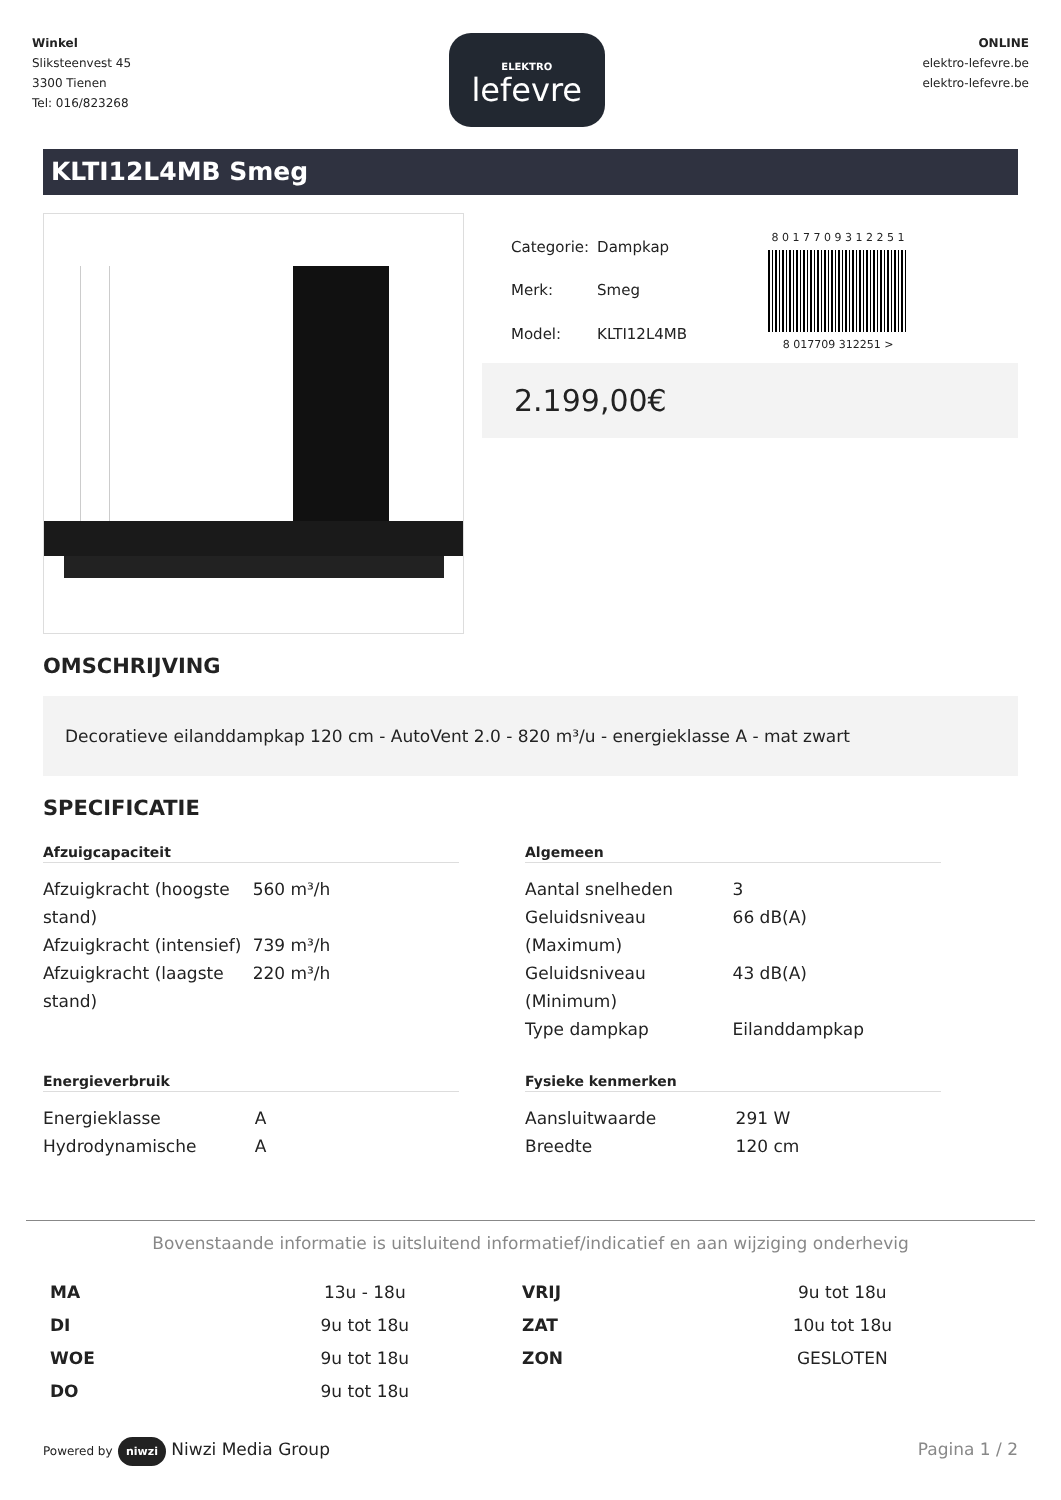Winkel
Sliksteenvest 45
3300 Tienen
Tel: 016/823268
ELEKTRO
lefevre
ONLINE
elektro-lefevre.be
elektro-lefevre.be
KLTI12L4MB Smeg
| Categorie: | Dampkap |
| Merk: | Smeg |
| Model: | KLTI12L4MB |
8 0 1 7 7 0 9 3 1 2 2 5 1
8 017709 312251 >
2.199,00€
OMSCHRIJVING
Decoratieve eilanddampkap 120 cm - AutoVent 2.0 - 820 m³/u - energieklasse A - mat zwart
SPECIFICATIE
Afzuigcapaciteit
| Afzuigkracht (hoogste stand) | 560 m³/h |
| Afzuigkracht (intensief) | 739 m³/h |
| Afzuigkracht (laagste stand) | 220 m³/h |
Algemeen
| Aantal snelheden | 3 |
| Geluidsniveau (Maximum) | 66 dB(A) |
| Geluidsniveau (Minimum) | 43 dB(A) |
| Type dampkap | Eilanddampkap |
Energieverbruik
| Energieklasse | A |
| Hydrodynamische | A |
Fysieke kenmerken
| Aansluitwaarde | 291 W |
| Breedte | 120 cm |
Bovenstaande informatie is uitsluitend informatief/indicatief en aan wijziging onderhevig
| MA | 13u - 18u | VRIJ | 9u tot 18u |
| DI | 9u tot 18u | ZAT | 10u tot 18u |
| WOE | 9u tot 18u | ZON | GESLOTEN |
| DO | 9u tot 18u | | |
Powered by niwzi Niwzi Media Group
Pagina 1 / 2